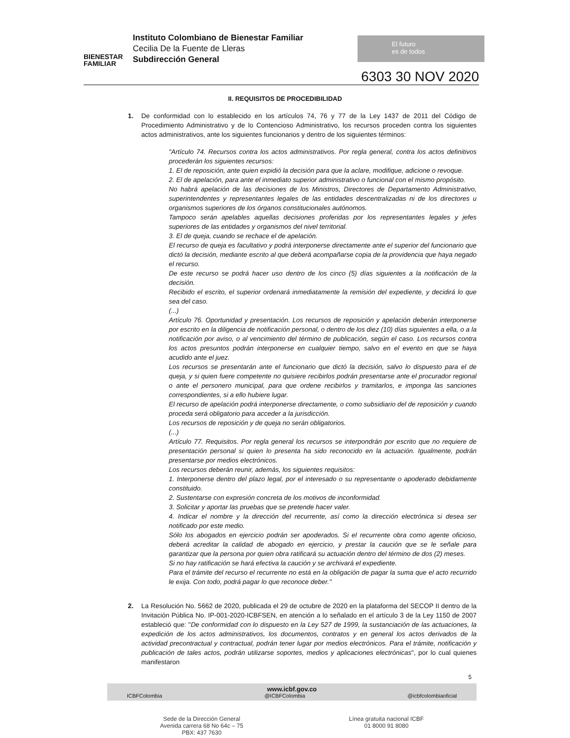BIENESTAR FAMILIAR
Instituto Colombiano de Bienestar Familiar
Cecilia De la Fuente de Lleras
Subdirección General
El futuro
es de todos
6303 30 NOV 2020
II. REQUISITOS DE PROCEDIBILIDAD
1. De conformidad con lo establecido en los artículos 74, 76 y 77 de la Ley 1437 de 2011 del Código de Procedimiento Administrativo y de lo Contencioso Administrativo, los recursos proceden contra los siguientes actos administrativos, ante los siguientes funcionarios y dentro de los siguientes términos:
"Artículo 74. Recursos contra los actos administrativos. Por regla general, contra los actos definitivos procederán los siguientes recursos:
1. El de reposición, ante quien expidió la decisión para que la aclare, modifique, adicione o revoque.
2. El de apelación, para ante el inmediato superior administrativo o funcional con el mismo propósito.
No habrá apelación de las decisiones de los Ministros, Directores de Departamento Administrativo, superintendentes y representantes legales de las entidades descentralizadas ni de los directores u organismos superiores de los órganos constitucionales autónomos.
Tampoco serán apelables aquellas decisiones proferidas por los representantes legales y jefes superiores de las entidades y organismos del nivel territorial.
3. El de queja, cuando se rechace el de apelación.
El recurso de queja es facultativo y podrá interponerse directamente ante el superior del funcionario que dictó la decisión, mediante escrito al que deberá acompañarse copia de la providencia que haya negado el recurso.
De este recurso se podrá hacer uso dentro de los cinco (5) días siguientes a la notificación de la decisión.
Recibido el escrito, el superior ordenará inmediatamente la remisión del expediente, y decidirá lo que sea del caso.
(...)
Artículo 76. Oportunidad y presentación. Los recursos de reposición y apelación deberán interponerse por escrito en la diligencia de notificación personal, o dentro de los diez (10) días siguientes a ella, o a la notificación por aviso, o al vencimiento del término de publicación, según el caso. Los recursos contra los actos presuntos podrán interponerse en cualquier tiempo, salvo en el evento en que se haya acudido ante el juez.
Los recursos se presentarán ante el funcionario que dictó la decisión, salvo lo dispuesto para el de queja, y si quien fuere competente no quisiere recibirlos podrán presentarse ante el procurador regional o ante el personero municipal, para que ordene recibirlos y tramitarlos, e imponga las sanciones correspondientes, si a ello hubiere lugar.
El recurso de apelación podrá interponerse directamente, o como subsidiario del de reposición y cuando proceda será obligatorio para acceder a la jurisdicción.
Los recursos de reposición y de queja no serán obligatorios.
(...)
Artículo 77. Requisitos. Por regla general los recursos se interpondrán por escrito que no requiere de presentación personal si quien lo presenta ha sido reconocido en la actuación. Igualmente, podrán presentarse por medios electrónicos.
Los recursos deberán reunir, además, los siguientes requisitos:
1. Interponerse dentro del plazo legal, por el interesado o su representante o apoderado debidamente constituido.
2. Sustentarse con expresión concreta de los motivos de inconformidad.
3. Solicitar y aportar las pruebas que se pretende hacer valer.
4. Indicar el nombre y la dirección del recurrente, así como la dirección electrónica si desea ser notificado por este medio.
Sólo los abogados en ejercicio podrán ser apoderados. Si el recurrente obra como agente oficioso, deberá acreditar la calidad de abogado en ejercicio, y prestar la caución que se le señale para garantizar que la persona por quien obra ratificará su actuación dentro del término de dos (2) meses.
Si no hay ratificación se hará efectiva la caución y se archivará el expediente.
Para el trámite del recurso el recurrente no está en la obligación de pagar la suma que el acto recurrido le exija. Con todo, podrá pagar lo que reconoce deber."
2. La Resolución No. 5662 de 2020, publicada el 29 de octubre de 2020 en la plataforma del SECOP II dentro de la Invitación Pública No. IP-001-2020-ICBFSEN, en atención a lo señalado en el artículo 3 de la Ley 1150 de 2007 estableció que: "De conformidad con lo dispuesto en la Ley 527 de 1999, la sustanciación de las actuaciones, la expedición de los actos administrativos, los documentos, contratos y en general los actos derivados de la actividad precontractual y contractual, podrán tener lugar por medios electrónicos. Para el trámite, notificación y publicación de tales actos, podrán utilizarse soportes, medios y aplicaciones electrónicas", por lo cual quienes manifestaron
5
www.icbf.gov.co
ICBFColombia @ICBFColombia @icbfcolombiaoficial
Sede de la Dirección General
Avenida carrera 68 No 64c – 75
PBX: 437 7630
Línea gratuita nacional ICBF
01 8000 91 8080